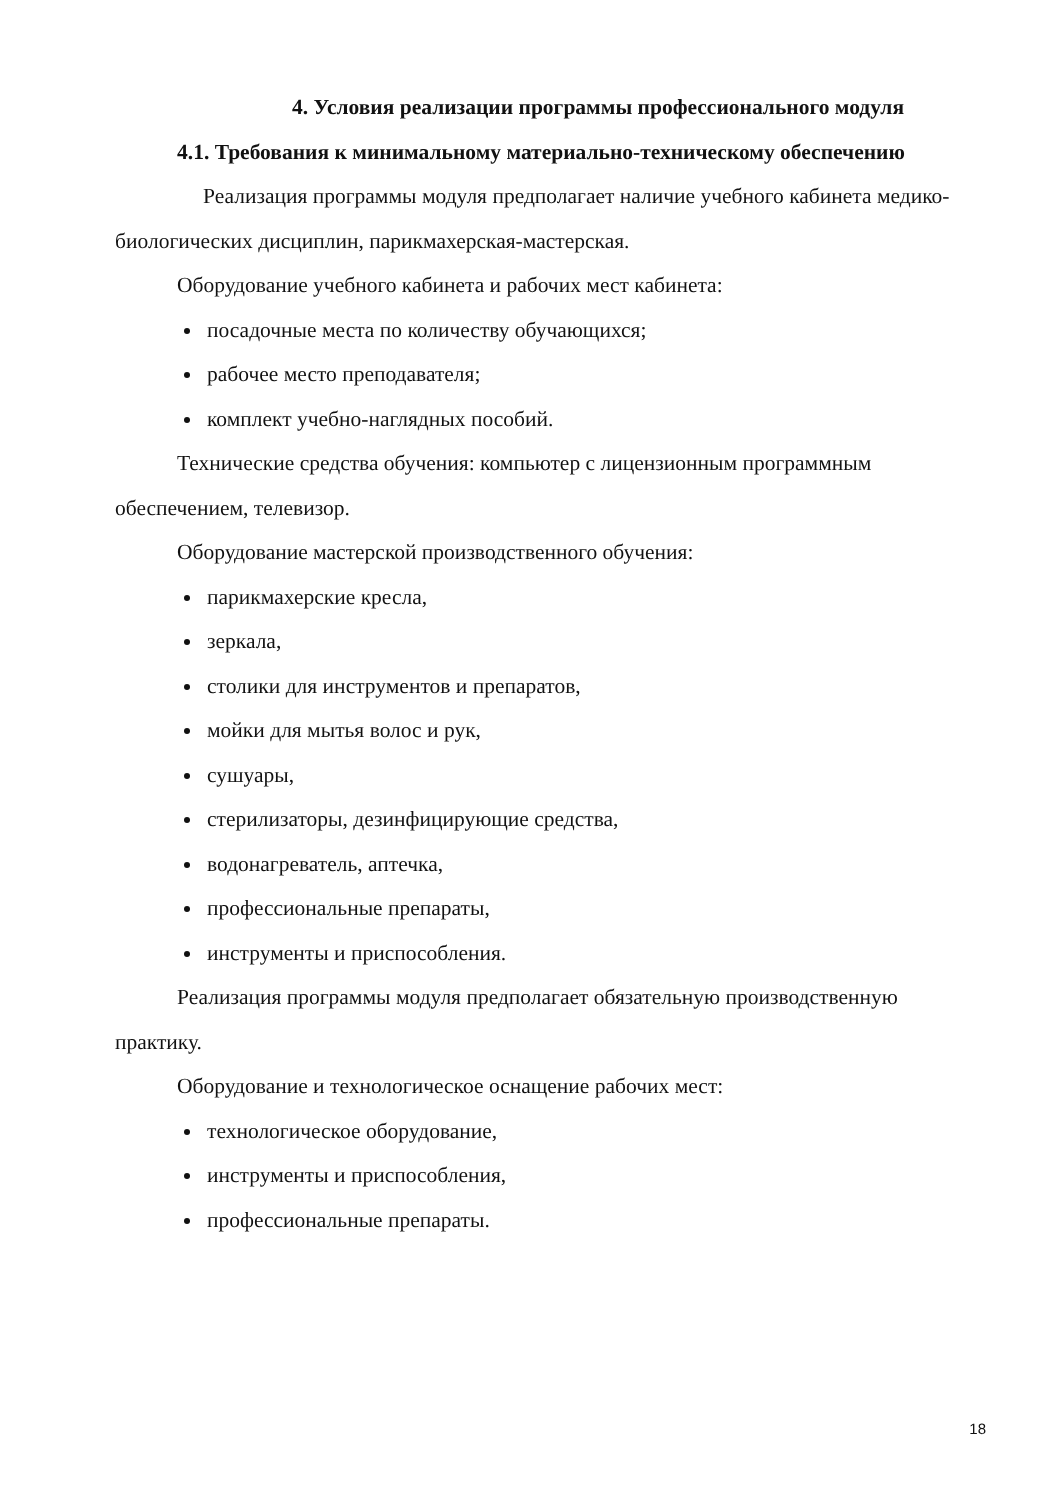4. Условия реализации программы профессионального модуля
4.1. Требования к минимальному материально-техническому обеспечению
Реализация программы модуля предполагает наличие учебного кабинета медико-биологических дисциплин, парикмахерская-мастерская.
Оборудование учебного кабинета и рабочих мест кабинета:
посадочные места по количеству обучающихся;
рабочее место преподавателя;
комплект учебно-наглядных пособий.
Технические средства обучения: компьютер с лицензионным программным обеспечением, телевизор.
Оборудование мастерской производственного обучения:
парикмахерские кресла,
зеркала,
столики для инструментов и препаратов,
мойки для мытья волос и рук,
сушуары,
стерилизаторы, дезинфицирующие средства,
водонагреватель, аптечка,
профессиональные препараты,
инструменты и приспособления.
Реализация программы модуля предполагает обязательную производственную практику.
Оборудование и технологическое оснащение рабочих мест:
технологическое оборудование,
инструменты и приспособления,
профессиональные препараты.
18